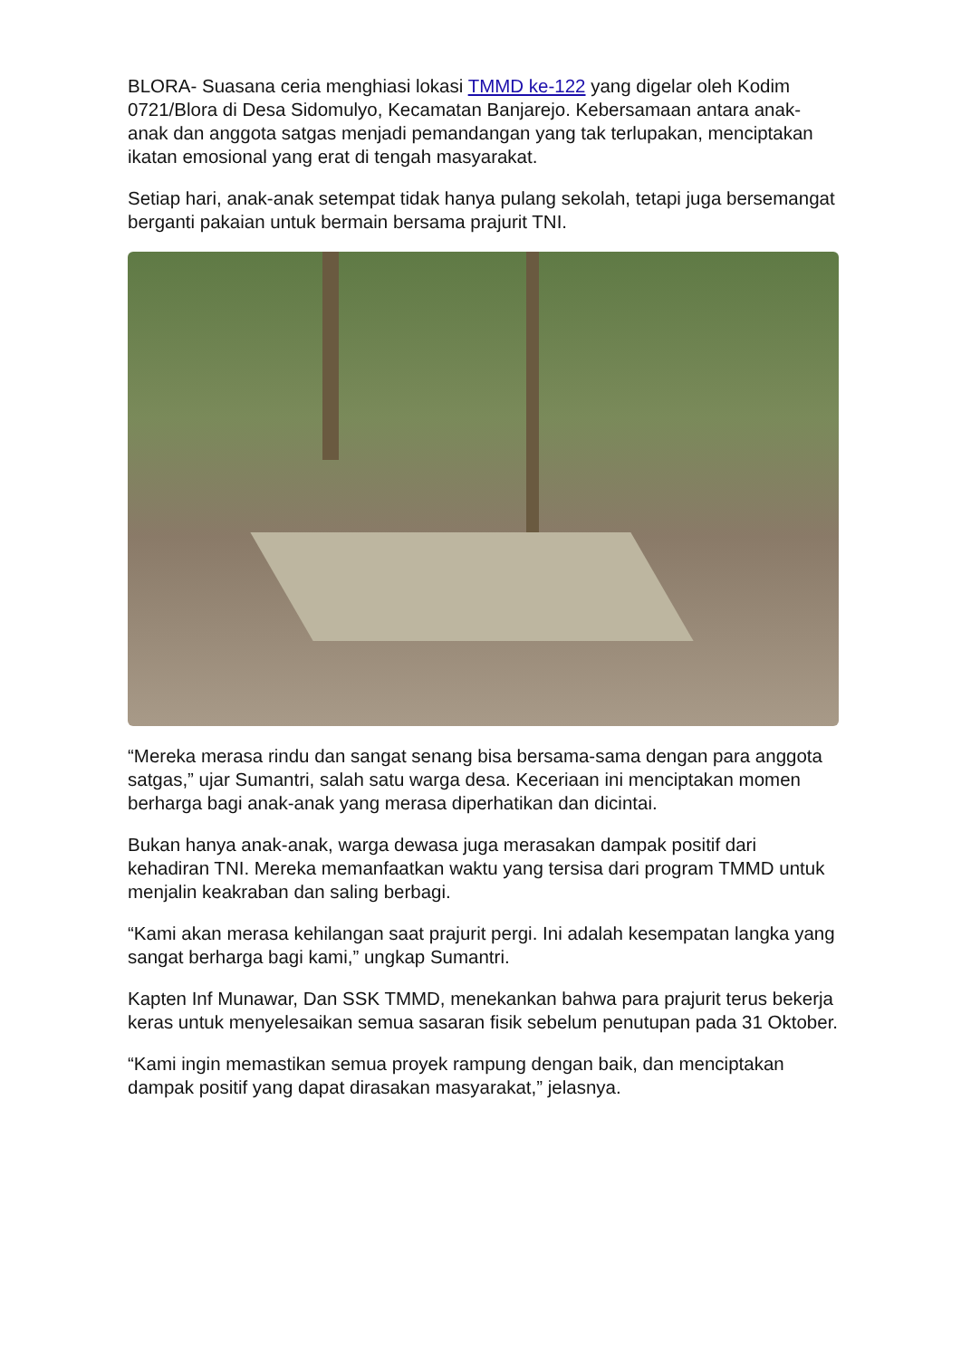BLORA- Suasana ceria menghiasi lokasi TMMD ke-122 yang digelar oleh Kodim 0721/Blora di Desa Sidomulyo, Kecamatan Banjarejo. Kebersamaan antara anak-anak dan anggota satgas menjadi pemandangan yang tak terlupakan, menciptakan ikatan emosional yang erat di tengah masyarakat.
Setiap hari, anak-anak setempat tidak hanya pulang sekolah, tetapi juga bersemangat berganti pakaian untuk bermain bersama prajurit TNI.
“Mereka merasa rindu dan sangat senang bisa bersama-sama dengan para anggota satgas,” ujar Sumantri, salah satu warga desa. Keceriaan ini menciptakan momen berharga bagi anak-anak yang merasa diperhatikan dan dicintai.
Bukan hanya anak-anak, warga dewasa juga merasakan dampak positif dari kehadiran TNI. Mereka memanfaatkan waktu yang tersisa dari program TMMD untuk menjalin keakraban dan saling berbagi.
“Kami akan merasa kehilangan saat prajurit pergi. Ini adalah kesempatan langka yang sangat berharga bagi kami,” ungkap Sumantri.
Kapten Inf Munawar, Dan SSK TMMD, menekankan bahwa para prajurit terus bekerja keras untuk menyelesaikan semua sasaran fisik sebelum penutupan pada 31 Oktober.
“Kami ingin memastikan semua proyek rampung dengan baik, dan menciptakan dampak positif yang dapat dirasakan masyarakat,” jelasnya.